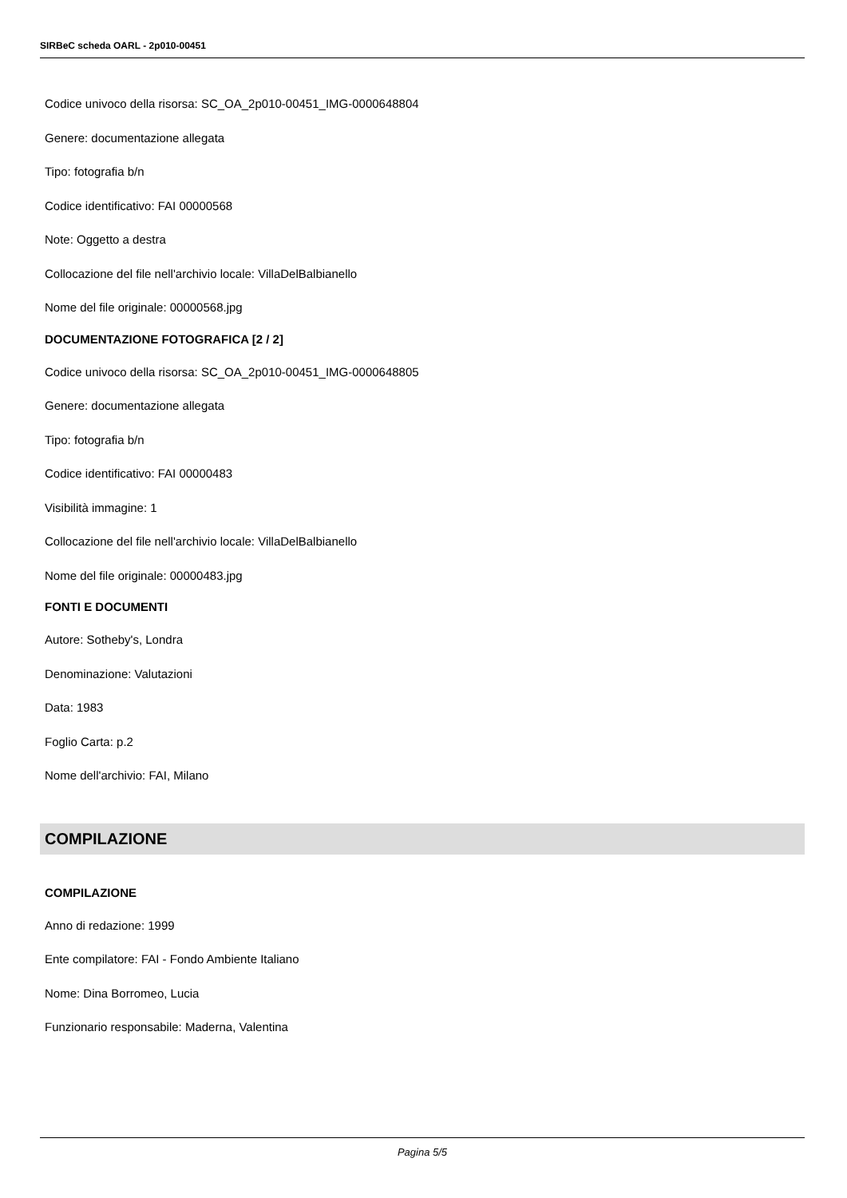SIRBeC scheda OARL - 2p010-00451
Codice univoco della risorsa: SC_OA_2p010-00451_IMG-0000648804
Genere: documentazione allegata
Tipo: fotografia b/n
Codice identificativo: FAI 00000568
Note: Oggetto a destra
Collocazione del file nell'archivio locale: VillaDelBalbianello
Nome del file originale: 00000568.jpg
DOCUMENTAZIONE FOTOGRAFICA [2 / 2]
Codice univoco della risorsa: SC_OA_2p010-00451_IMG-0000648805
Genere: documentazione allegata
Tipo: fotografia b/n
Codice identificativo: FAI 00000483
Visibilità immagine: 1
Collocazione del file nell'archivio locale: VillaDelBalbianello
Nome del file originale: 00000483.jpg
FONTI E DOCUMENTI
Autore: Sotheby's, Londra
Denominazione: Valutazioni
Data: 1983
Foglio Carta: p.2
Nome dell'archivio: FAI, Milano
COMPILAZIONE
COMPILAZIONE
Anno di redazione: 1999
Ente compilatore: FAI - Fondo Ambiente Italiano
Nome: Dina Borromeo, Lucia
Funzionario responsabile: Maderna, Valentina
Pagina 5/5